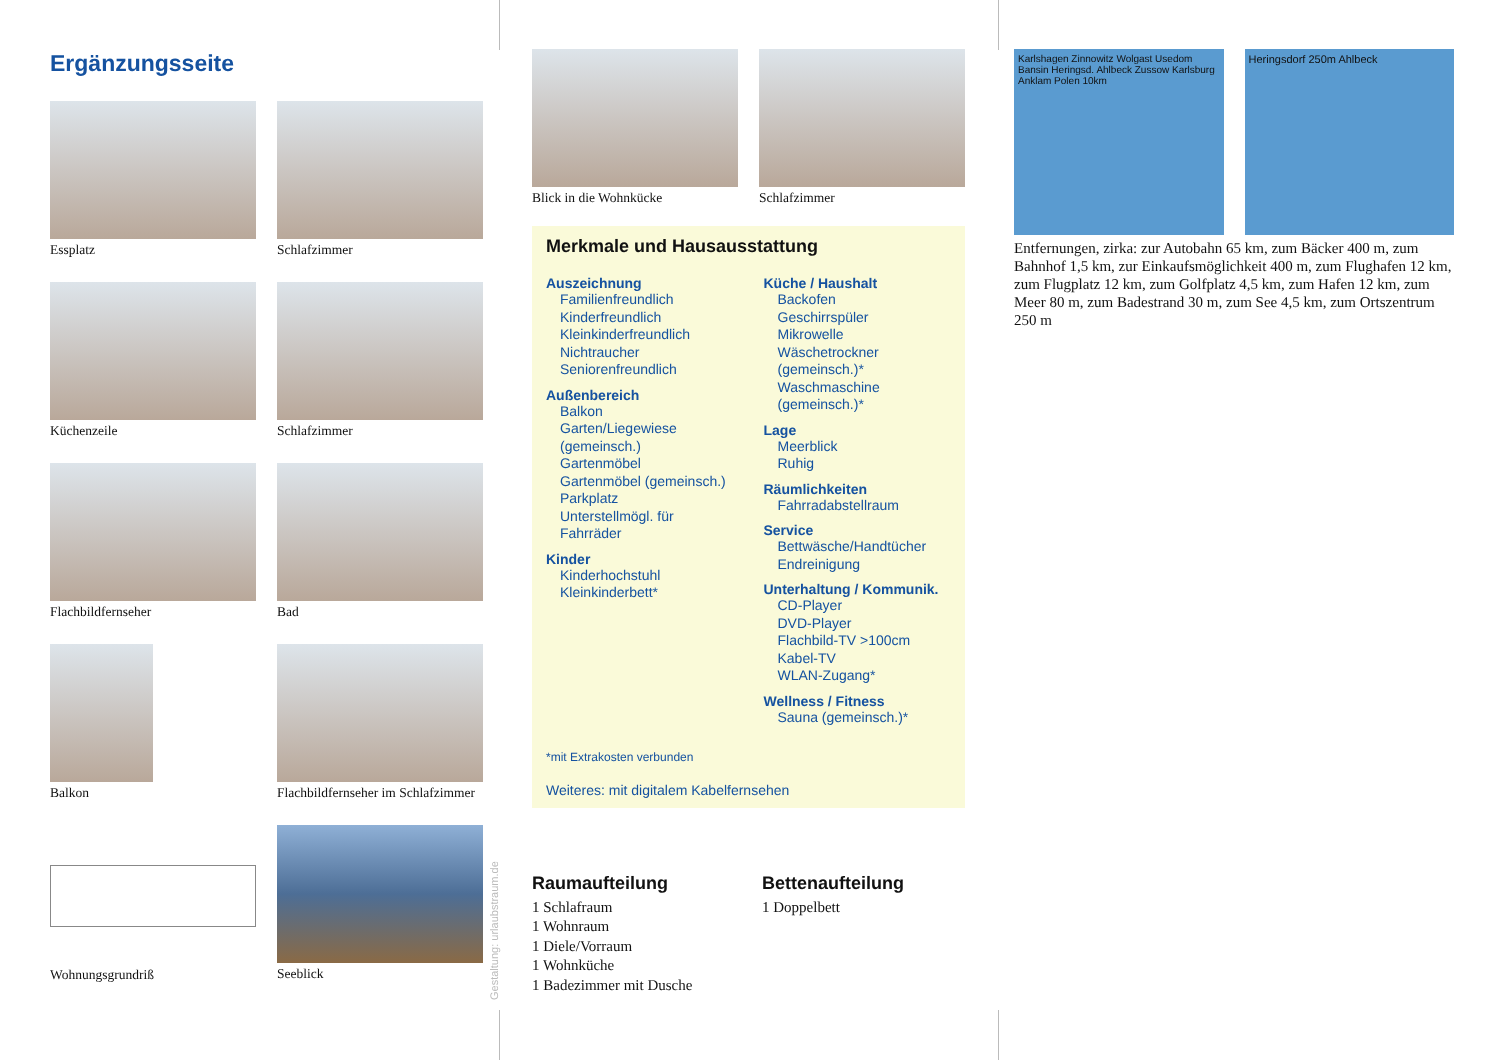Ergänzungsseite
Essplatz
Schlafzimmer
Küchenzeile
Schlafzimmer
Flachbildfernseher
Bad
Balkon
Flachbildfernseher im Schlafzimmer
Wohnungsgrundriß
Seeblick
Gestaltung: urlaubstraum.de
Blick in die Wohnkücke Schlafzimmer
Merkmale und Hausausstattung
Auszeichnung
Familienfreundlich
Kinderfreundlich
Kleinkinderfreundlich
Nichtraucher
Seniorenfreundlich
Außenbereich
Balkon
Garten/Liegewiese (gemeinsch.)
Gartenmöbel
Gartenmöbel (gemeinsch.)
Parkplatz
Unterstellmögl. für Fahrräder
Kinder
Kinderhochstuhl
Kleinkinderbett*
Küche / Haushalt
Backofen
Geschirrspüler
Mikrowelle
Wäschetrockner (gemeinsch.)*
Waschmaschine (gemeinsch.)*
Lage
Meerblick
Ruhig
Räumlichkeiten
Fahrradabstellraum
Service
Bettwäsche/Handtücher
Endreinigung
Unterhaltung / Kommunik.
CD-Player
DVD-Player
Flachbild-TV >100cm
Kabel-TV
WLAN-Zugang*
Wellness / Fitness
Sauna (gemeinsch.)*
*mit Extrakosten verbunden
Weiteres: mit digitalem Kabelfernsehen
Raumaufteilung
1 Schlafraum
1 Wohnraum
1 Diele/Vorraum
1 Wohnküche
1 Badezimmer mit Dusche
Bettenaufteilung
1 Doppelbett
Karlshagen Zinnowitz Wolgast Usedom Bansin Heringsd. Ahlbeck Zussow Karlsburg Anklam Polen 10km
Heringsdorf 250m Ahlbeck
Entfernungen, zirka: zur Autobahn 65 km, zum Bäcker 400 m, zum Bahnhof 1,5 km, zur Einkaufsmöglichkeit 400 m, zum Flughafen 12 km, zum Flugplatz 12 km, zum Golfplatz 4,5 km, zum Hafen 12 km, zum Meer 80 m, zum Badestrand 30 m, zum See 4,5 km, zum Ortszentrum 250 m